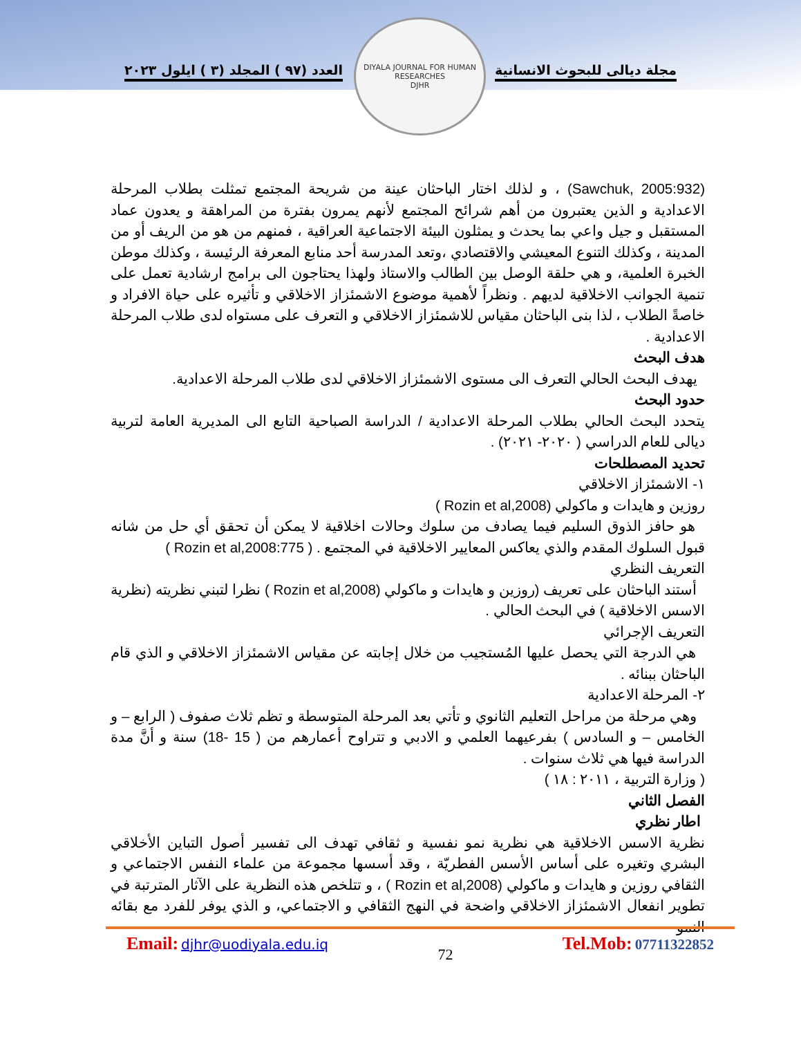العدد (٩٧ ) المجلد (٣ ) ايلول ٢٠٢٣
مجلة ديالى للبحوث الانسانية
DIYALA JOURNAL FOR HUMAN RESEARCHES
DJHR
(Sawchuk, 2005:932) ، و لذلك اختار الباحثان عينة من شريحة المجتمع تمثلت بطلاب المرحلة الاعدادية و الذين يعتبرون من أهم شرائح المجتمع لأنهم يمرون بفترة من المراهقة و يعدون عماد المستقبل و جيل واعي بما يحدث و يمثلون البيئة الاجتماعية العراقية ، فمنهم من هو من الريف أو من المدينة ، وكذلك التنوع المعيشي والاقتصادي ،وتعد المدرسة أحد منابع المعرفة الرئيسة ، وكذلك موطن الخبرة العلمية، و هي حلقة الوصل بين الطالب والاستاذ ولهذا يحتاجون الى برامج ارشادية تعمل على تنمية الجوانب الاخلاقية لديهم . ونظراً لأهمية موضوع الاشمئزاز الاخلاقي و تأثيره على حياة الافراد و خاصةً الطلاب ، لذا بنى الباحثان مقياس للاشمئزاز الاخلاقي و التعرف على مستواه لدى طلاب المرحلة الاعدادية .
هدف البحث
يهدف البحث الحالي التعرف الى مستوى الاشمئزاز الاخلاقي لدى طلاب المرحلة الاعدادية.
حدود البحث
يتحدد البحث الحالي بطلاب المرحلة الاعدادية / الدراسة الصباحية التابع الى المديرية العامة لتربية ديالى للعام الدراسي ( ٢٠٢٠- ٢٠٢١) .
تحديد المصطلحات
١- الاشمئزاز الاخلاقي
روزين و هايدات و ماكولي (Rozin et al,2008 )
هو حافز الذوق السليم فيما يصادف من سلوك وحالات اخلاقية لا يمكن أن تحقق أي حل من شانه قبول السلوك المقدم والذي يعاكس المعايير الاخلاقية في المجتمع . ( Rozin et al,2008:775 )
التعريف النظري
أستند الباحثان على تعريف (روزين و هايدات و ماكولي (Rozin et al,2008 ) نظرا لتبني نظريته (نظرية الاسس الاخلاقية ) في البحث الحالي .
التعريف الإجرائي
هي الدرجة التي يحصل عليها المُستجيب من خلال إجابته عن مقياس الاشمئزاز الاخلاقي و الذي قام الباحثان ببنائه .
٢- المرحلة الاعدادية
وهي مرحلة من مراحل التعليم الثانوي و تأتي بعد المرحلة المتوسطة و تظم ثلاث صفوف ( الرابع – و الخامس – و السادس ) بفرعيهما العلمي و الادبي و تتراوح أعمارهم من ( 15 -18) سنة و أنَّ مدة الدراسة فيها هي ثلاث سنوات .
( وزارة التربية ، ٢٠١١ : ١٨ )
الفصل الثاني
اطار نظري
نظرية الاسس الاخلاقية هي نظرية نمو نفسية و ثقافي تهدف الى تفسير أصول التباين الأخلاقي البشري وتغيره على أساس الأسس الفطريّة ، وقد أسسها مجموعة من علماء النفس الاجتماعي و الثقافي روزين و هايدات و ماكولي (Rozin et al,2008 ) ، و تتلخص هذه النظرية على الآثار المترتبة في تطوير انفعال الاشمئزاز الاخلاقي واضحة في النهج الثقافي و الاجتماعي، و الذي يوفر للفرد مع بقائه النمو
Email: djhr@uodiyala.edu.iq
72
Tel.Mob: 07711322852